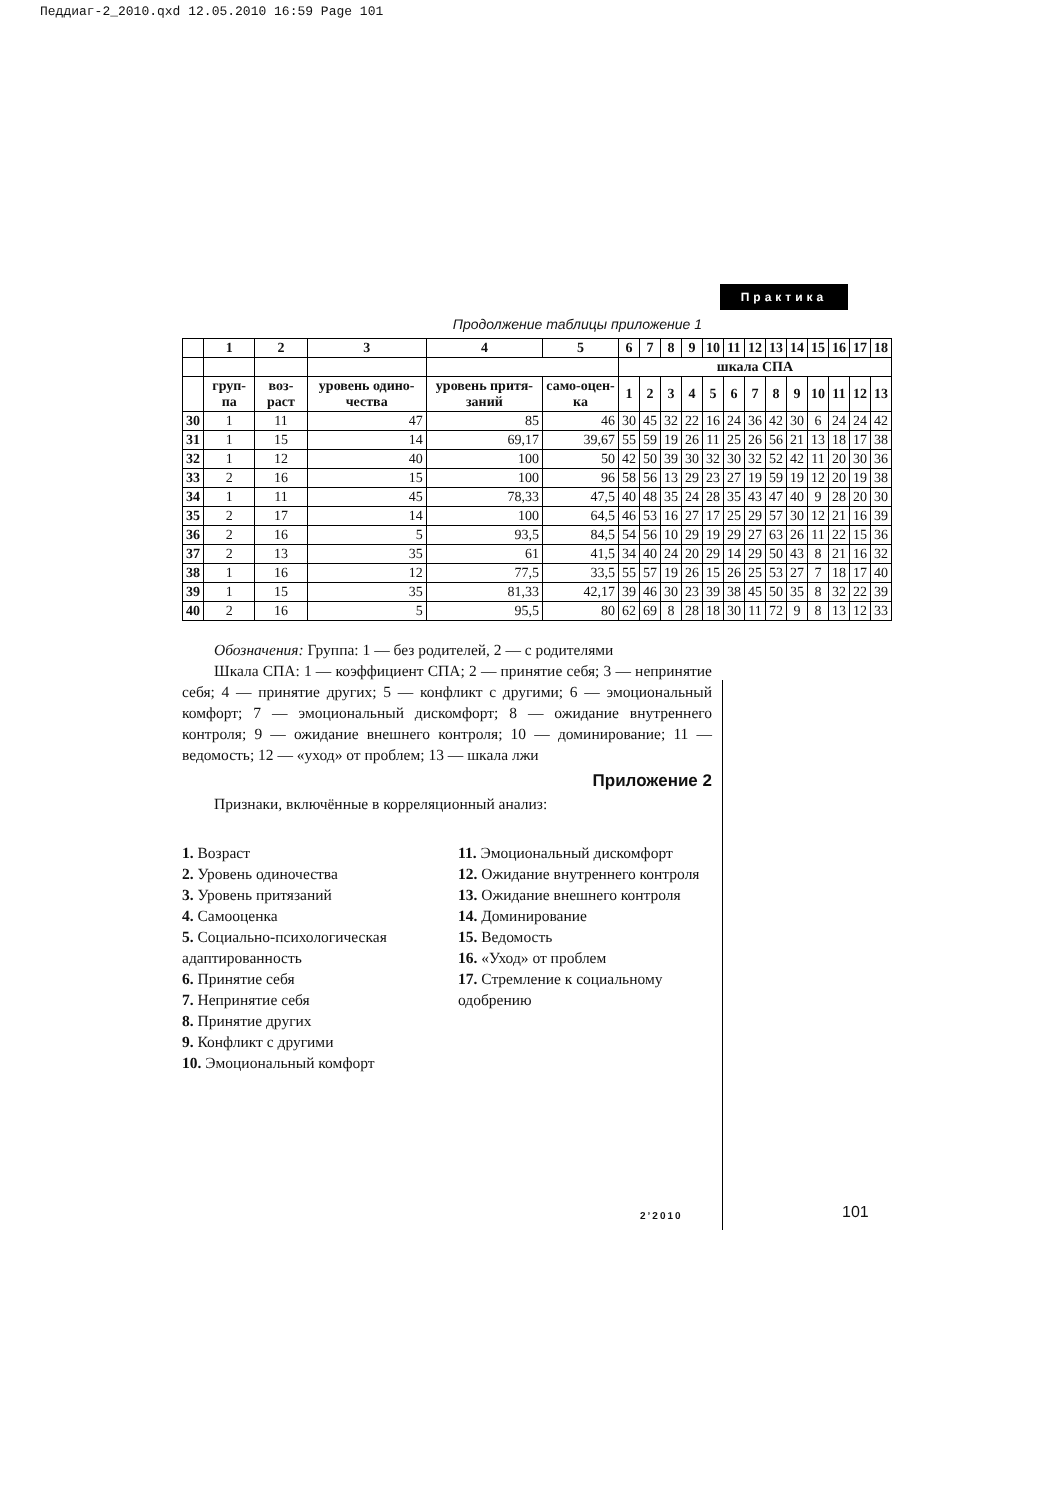Педдиаг-2_2010.qxd 12.05.2010 16:59 Page 101
Практика
Продолжение таблицы приложение 1
| | 1 | 2 | 3 | 4 | 5 | 6 | 7 | 8 | 9 | 10 | 11 | 12 | 13 | 14 | 15 | 16 | 17 | 18 |
| --- | --- | --- | --- | --- | --- | --- | --- | --- | --- | --- | --- | --- | --- | --- | --- | --- | --- | --- |
| | | | | | | шкала СПА | | | | | | | | | | | | |
| | груп-па | воз-раст | уровень одино-чества | уровень притя-заний | само-оцен-ка | 1 | 2 | 3 | 4 | 5 | 6 | 7 | 8 | 9 | 10 | 11 | 12 | 13 |
| 30 | 1 | 11 | 47 | 85 | 46 | 30 | 45 | 32 | 22 | 16 | 24 | 36 | 42 | 30 | 6 | 24 | 24 | 42 |
| 31 | 1 | 15 | 14 | 69,17 | 39,67 | 55 | 59 | 19 | 26 | 11 | 25 | 26 | 56 | 21 | 13 | 18 | 17 | 38 |
| 32 | 1 | 12 | 40 | 100 | 50 | 42 | 50 | 39 | 30 | 32 | 30 | 32 | 52 | 42 | 11 | 20 | 30 | 36 |
| 33 | 2 | 16 | 15 | 100 | 96 | 58 | 56 | 13 | 29 | 23 | 27 | 19 | 59 | 19 | 12 | 20 | 19 | 38 |
| 34 | 1 | 11 | 45 | 78,33 | 47,5 | 40 | 48 | 35 | 24 | 28 | 35 | 43 | 47 | 40 | 9 | 28 | 20 | 30 |
| 35 | 2 | 17 | 14 | 100 | 64,5 | 46 | 53 | 16 | 27 | 17 | 25 | 29 | 57 | 30 | 12 | 21 | 16 | 39 |
| 36 | 2 | 16 | 5 | 93,5 | 84,5 | 54 | 56 | 10 | 29 | 19 | 29 | 27 | 63 | 26 | 11 | 22 | 15 | 36 |
| 37 | 2 | 13 | 35 | 61 | 41,5 | 34 | 40 | 24 | 20 | 29 | 14 | 29 | 50 | 43 | 8 | 21 | 16 | 32 |
| 38 | 1 | 16 | 12 | 77,5 | 33,5 | 55 | 57 | 19 | 26 | 15 | 26 | 25 | 53 | 27 | 7 | 18 | 17 | 40 |
| 39 | 1 | 15 | 35 | 81,33 | 42,17 | 39 | 46 | 30 | 23 | 39 | 38 | 45 | 50 | 35 | 8 | 32 | 22 | 39 |
| 40 | 2 | 16 | 5 | 95,5 | 80 | 62 | 69 | 8 | 28 | 18 | 30 | 11 | 72 | 9 | 8 | 13 | 12 | 33 |
Обозначения: Группа: 1 — без родителей, 2 — с родителями
Шкала СПА: 1 — коэффициент СПА; 2 — принятие себя; 3 — непринятие себя; 4 — принятие других; 5 — конфликт с другими; 6 — эмоциональный комфорт; 7 — эмоциональный дискомфорт; 8 — ожидание внутреннего контроля; 9 — ожидание внешнего контроля; 10 — доминирование; 11 — ведомость; 12 — «уход» от проблем; 13 — шкала лжи
Приложение 2
Признаки, включённые в корреляционный анализ:
1. Возраст
2. Уровень одиночества
3. Уровень притязаний
4. Самооценка
5. Социально-психологическая адаптированность
6. Принятие себя
7. Непринятие себя
8. Принятие других
9. Конфликт с другими
10. Эмоциональный комфорт
11. Эмоциональный дискомфорт
12. Ожидание внутреннего контроля
13. Ожидание внешнего контроля
14. Доминирование
15. Ведомость
16. «Уход» от проблем
17. Стремление к социальному одобрению
2’2010 101